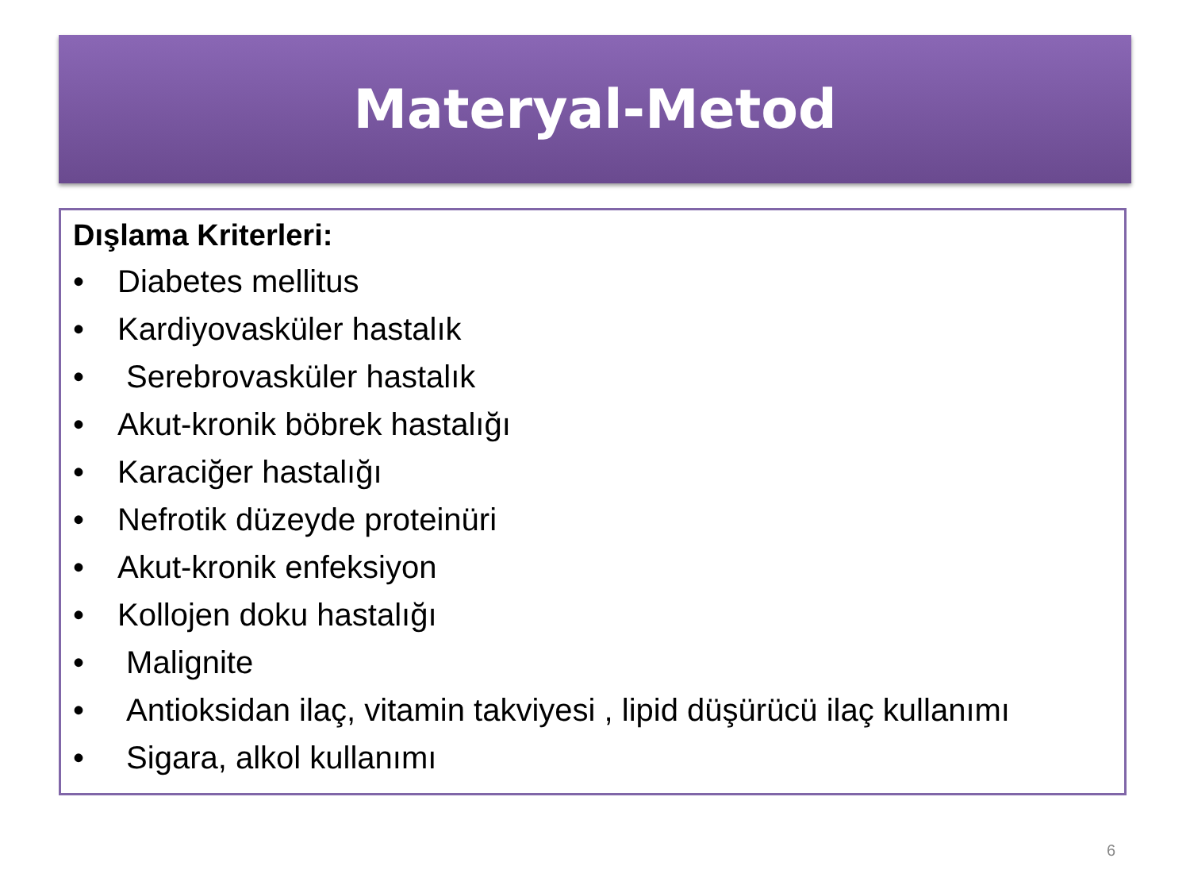Materyal-Metod
Dışlama Kriterleri:
• Diabetes mellitus
• Kardiyovasküler hastalık
• Serebrovasküler hastalık
• Akut-kronik böbrek hastalığı
• Karaciğer hastalığı
• Nefrotik düzeyde proteinüri
• Akut-kronik enfeksiyon
• Kollojen doku hastalığı
• Malignite
• Antioksidan ilaç, vitamin takviyesi , lipid düşürücü ilaç kullanımı
• Sigara, alkol kullanımı
6